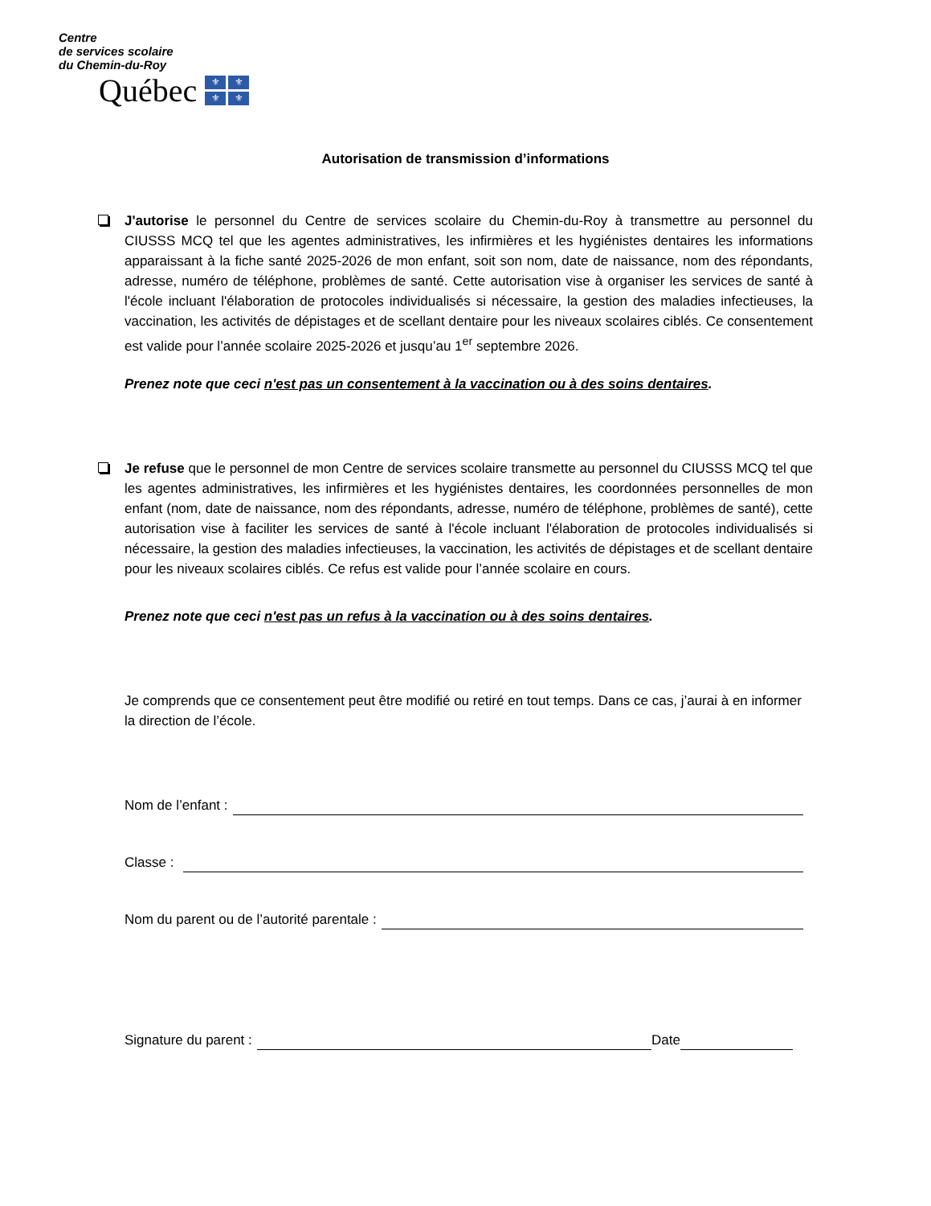Centre
de services scolaire
du Chemin-du-Roy
Québec
⚜ ⚜ ⚜ ⚜
Autorisation de transmission d’informations
J'autorise le personnel du Centre de services scolaire du Chemin-du-Roy à transmettre au personnel du CIUSSS MCQ tel que les agentes administratives, les infirmières et les hygiénistes dentaires les informations apparaissant à la fiche santé 2025-2026 de mon enfant, soit son nom, date de naissance, nom des répondants, adresse, numéro de téléphone, problèmes de santé. Cette autorisation vise à organiser les services de santé à l'école incluant l'élaboration de protocoles individualisés si nécessaire, la gestion des maladies infectieuses, la vaccination, les activités de dépistages et de scellant dentaire pour les niveaux scolaires ciblés. Ce consentement est valide pour l’année scolaire 2025-2026 et jusqu’au 1<sup>er</sup> septembre 2026.
Prenez note que ceci n'est pas un consentement à la vaccination ou à des soins dentaires.
Je refuse que le personnel de mon Centre de services scolaire transmette au personnel du CIUSSS MCQ tel que les agentes administratives, les infirmières et les hygiénistes dentaires, les coordonnées personnelles de mon enfant (nom, date de naissance, nom des répondants, adresse, numéro de téléphone, problèmes de santé), cette autorisation vise à faciliter les services de santé à l'école incluant l'élaboration de protocoles individualisés si nécessaire, la gestion des maladies infectieuses, la vaccination, les activités de dépistages et de scellant dentaire pour les niveaux scolaires ciblés. Ce refus est valide pour l’année scolaire en cours.
Prenez note que ceci n'est pas un refus à la vaccination ou à des soins dentaires.
Je comprends que ce consentement peut être modifié ou retiré en tout temps. Dans ce cas, j’aurai à en informer la direction de l’école.
Nom de l’enfant :
Classe :
Nom du parent ou de l’autorité parentale :
Signature du parent : Date